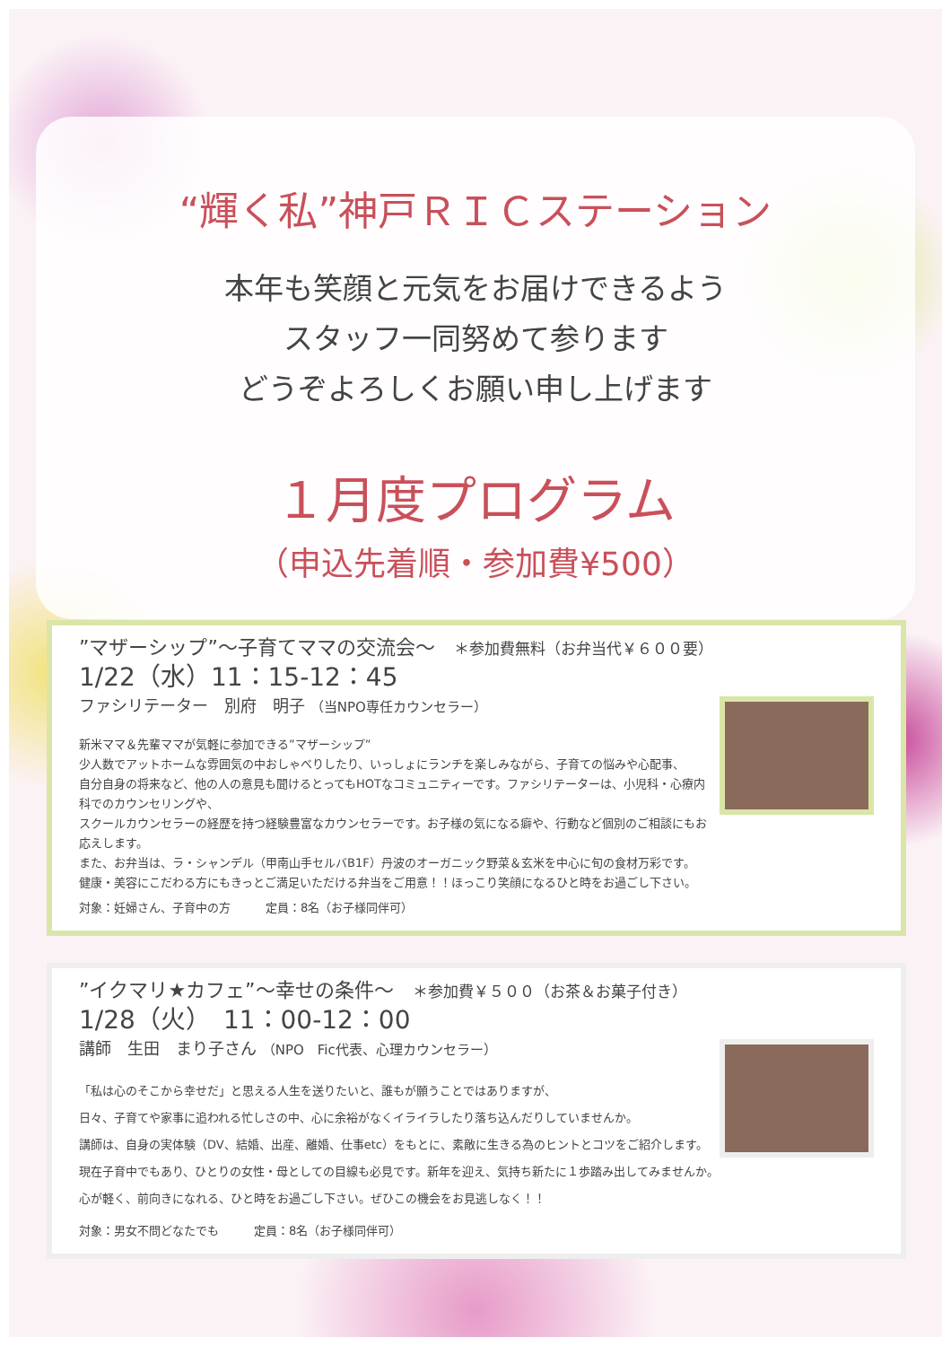“輝く私”神戸ＲＩＣステーション
本年も笑顔と元気をお届けできるよう
スタッフ一同努めて参ります
どうぞよろしくお願い申し上げます
１月度プログラム
（申込先着順・参加費¥500）
”マザーシップ”～子育てママの交流会～ ＊参加費無料（お弁当代￥６００要）
1/22（水）11：15-12：45
ファシリテーター　別府　明子 （当NPO専任カウンセラー）
新米ママ＆先輩ママが気軽に参加できる”マザーシップ”
少人数でアットホームな雰囲気の中おしゃべりしたり、いっしょにランチを楽しみながら、子育ての悩みや心配事、
自分自身の将来など、他の人の意見も聞けるとってもHOTなコミュニティーです。ファシリテーターは、小児科・心療内科でのカウンセリングや、
スクールカウンセラーの経歴を持つ経験豊富なカウンセラーです。お子様の気になる癖や、行動など個別のご相談にもお応えします。
また、お弁当は、ラ・シャンデル（甲南山手セルバB1F）丹波のオーガニック野菜＆玄米を中心に旬の食材万彩です。
健康・美容にこだわる方にもきっとご満足いただける弁当をご用意！！ほっこり笑顔になるひと時をお過ごし下さい。
対象：妊婦さん、子育中の方　　　定員：8名（お子様同伴可）
”イクマリ★カフェ”～幸せの条件～ ＊参加費￥５００（お茶＆お菓子付き）
1/28（火）　11：00-12：00
講師　生田　まり子さん （NPO　Fic代表、心理カウンセラー）
「私は心のそこから幸せだ」と思える人生を送りたいと、誰もが願うことではありますが、
日々、子育てや家事に追われる忙しさの中、心に余裕がなくイライラしたり落ち込んだりしていませんか。
講師は、自身の実体験（DV、結婚、出産、離婚、仕事etc）をもとに、素敵に生きる為のヒントとコツをご紹介します。
現在子育中でもあり、ひとりの女性・母としての目線も必見です。新年を迎え、気持ち新たに１歩踏み出してみませんか。
心が軽く、前向きになれる、ひと時をお過ごし下さい。ぜひこの機会をお見逃しなく！！
対象：男女不問どなたでも　　　定員：8名（お子様同伴可）